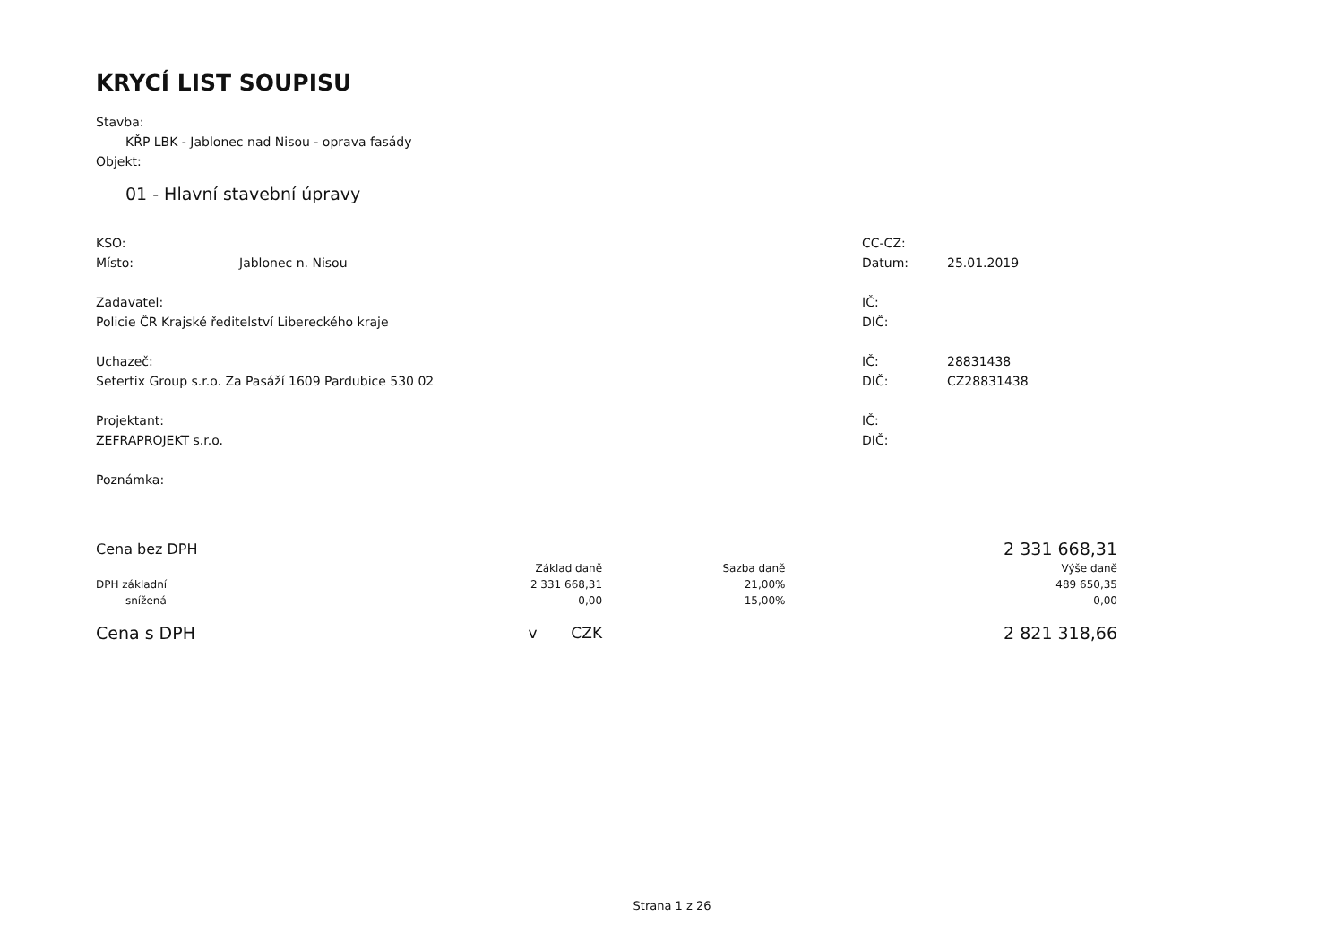KRYCÍ LIST SOUPISU
Stavba:
KŘP LBK - Jablonec nad Nisou - oprava fasády
Objekt:
01 - Hlavní stavební úpravy
| KSO: | | CC-CZ: | |
| Místo: | Jablonec n. Nisou | Datum: | 25.01.2019 |
| Zadavatel: | | IČ: | |
| Policie ČR Krajské ředitelství Libereckého kraje | | DIČ: | |
| Uchazeč: | | IČ: | 28831438 |
| Setertix Group s.r.o. Za Pasáží 1609 Pardubice 530 02 | | DIČ: | CZ28831438 |
| Projektant: | | IČ: | |
| ZEFRAPROJEKT s.r.o. | | DIČ: | |
| Poznámka: | | | |
| Cena bez DPH | | | 2 331 668,31 |
| | Základ daně | Sazba daně | Výše daně |
| DPH základní | 2 331 668,31 | 21,00% | 489 650,35 |
| snížená | 0,00 | 15,00% | 0,00 |
| Cena s DPH | v CZK | | 2 821 318,66 |
Strana 1 z 26